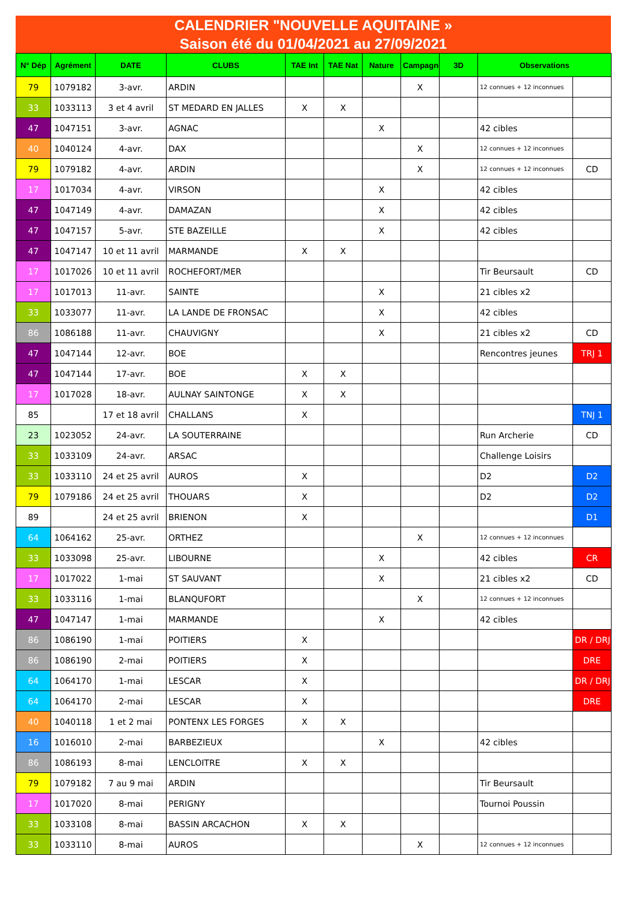CALENDRIER "NOUVELLE AQUITAINE »
Saison été du 01/04/2021 au 27/09/2021
| N° Dép | Agrément | DATE | CLUBS | TAE Int | TAE Nat | Nature | Campagne | 3D | Observations | |
| --- | --- | --- | --- | --- | --- | --- | --- | --- | --- | --- |
| 79 | 1079182 | 3-avr. | ARDIN | | | | X | | 12 connues + 12 inconnues | |
| 33 | 1033113 | 3 et 4 avril | ST MEDARD EN JALLES | X | X | | | | | |
| 47 | 1047151 | 3-avr. | AGNAC | | | X | | | 42 cibles | |
| 40 | 1040124 | 4-avr. | DAX | | | | X | | 12 connues + 12 inconnues | |
| 79 | 1079182 | 4-avr. | ARDIN | | | | X | | 12 connues + 12 inconnues | CD |
| 17 | 1017034 | 4-avr. | VIRSON | | | X | | | 42 cibles | |
| 47 | 1047149 | 4-avr. | DAMAZAN | | | X | | | 42 cibles | |
| 47 | 1047157 | 5-avr. | STE BAZEILLE | | | X | | | 42 cibles | |
| 47 | 1047147 | 10 et 11 avril | MARMANDE | X | X | | | | | |
| 17 | 1017026 | 10 et 11 avril | ROCHEFORT/MER | | | | | | Tir Beursault | CD |
| 17 | 1017013 | 11-avr. | SAINTE | | | X | | | 21 cibles x2 | |
| 33 | 1033077 | 11-avr. | LA LANDE DE FRONSAC | | | X | | | 42 cibles | |
| 86 | 1086188 | 11-avr. | CHAUVIGNY | | | X | | | 21 cibles x2 | CD |
| 47 | 1047144 | 12-avr. | BOE | | | | | | Rencontres jeunes | TRJ 1 |
| 47 | 1047144 | 17-avr. | BOE | X | X | | | | | |
| 17 | 1017028 | 18-avr. | AULNAY SAINTONGE | X | X | | | | | |
| 85 | | 17 et 18 avril | CHALLANS | X | | | | | | TNJ 1 |
| 23 | 1023052 | 24-avr. | LA SOUTERRAINE | | | | | | Run Archerie | CD |
| 33 | 1033109 | 24-avr. | ARSAC | | | | | | Challenge Loisirs | |
| 33 | 1033110 | 24 et 25 avril | AUROS | X | | | | | D2 | D2 |
| 79 | 1079186 | 24 et 25 avril | THOUARS | X | | | | | D2 | D2 |
| 89 | | 24 et 25 avril | BRIENON | X | | | | | | D1 |
| 64 | 1064162 | 25-avr. | ORTHEZ | | | | X | | 12 connues + 12 inconnues | |
| 33 | 1033098 | 25-avr. | LIBOURNE | | | X | | | 42 cibles | CR |
| 17 | 1017022 | 1-mai | ST SAUVANT | | | X | | | 21 cibles x2 | CD |
| 33 | 1033116 | 1-mai | BLANQUFORT | | | | X | | 12 connues + 12 inconnues | |
| 47 | 1047147 | 1-mai | MARMANDE | | | X | | | 42 cibles | |
| 86 | 1086190 | 1-mai | POITIERS | X | | | | | | DR / DRJ |
| 86 | 1086190 | 2-mai | POITIERS | X | | | | | | DRE |
| 64 | 1064170 | 1-mai | LESCAR | X | | | | | | DR / DRJ |
| 64 | 1064170 | 2-mai | LESCAR | X | | | | | | DRE |
| 40 | 1040118 | 1 et 2 mai | PONTENX LES FORGES | X | X | | | | | |
| 16 | 1016010 | 2-mai | BARBEZIEUX | | | X | | | 42 cibles | |
| 86 | 1086193 | 8-mai | LENCLOITRE | X | X | | | | | |
| 79 | 1079182 | 7 au 9 mai | ARDIN | | | | | | Tir Beursault | |
| 17 | 1017020 | 8-mai | PERIGNY | | | | | | Tournoi Poussin | |
| 33 | 1033108 | 8-mai | BASSIN ARCACHON | X | X | | | | | |
| 33 | 1033110 | 8-mai | AUROS | | | | X | | 12 connues + 12 inconnues | |